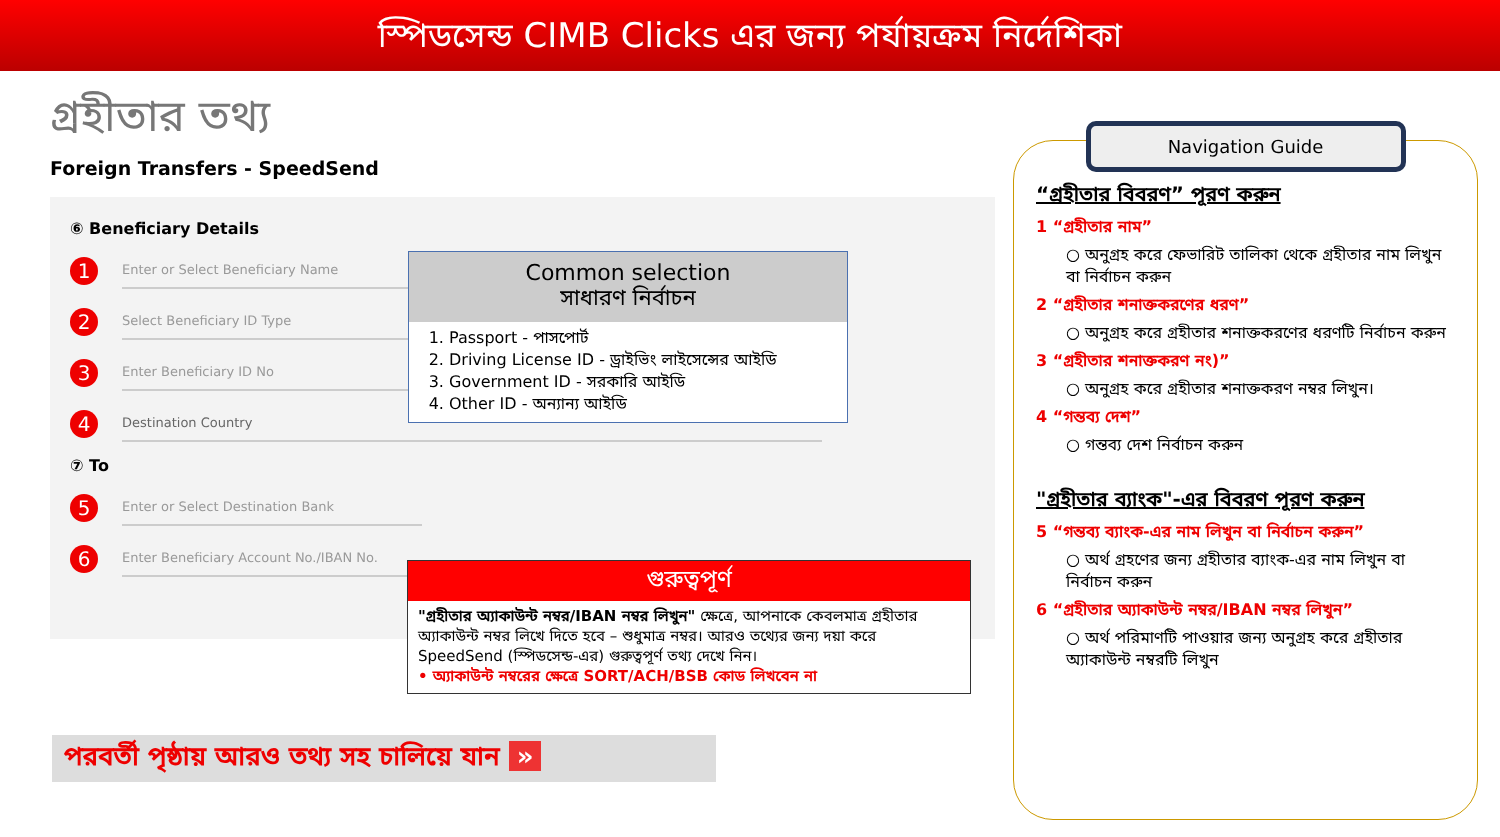স্পিডসেন্ড CIMB Clicks এর জন্য পর্যায়ক্রম নির্দেশিকা
গ্রহীতার তথ্য
Foreign Transfers - SpeedSend
⑥ Beneficiary Details
1 Enter or Select Beneficiary Name
2 Select Beneficiary ID Type
3 Enter Beneficiary ID No
4 Destination Country
⑦ To
5 Enter or Select Destination Bank
6 Enter Beneficiary Account No./IBAN No.
Common selection
সাধারণ নির্বাচন
1. Passport - পাসপোর্ট
2. Driving License ID - ড্রাইভিং লাইসেন্সের আইডি
3. Government ID - সরকারি আইডি
4. Other ID - অন্যান্য আইডি
গুরুত্বপূর্ণ
"গ্রহীতার অ্যাকাউন্ট নম্বর/IBAN নম্বর লিখুন" ক্ষেত্রে, আপনাকে কেবলমাত্র গ্রহীতার অ্যাকাউন্ট নম্বর লিখে দিতে হবে – শুধুমাত্র নম্বর। আরও তথ্যের জন্য দয়া করে SpeedSend (স্পিডসেন্ড-এর) গুরুত্বপূর্ণ তথ্য দেখে নিন।
• অ্যাকাউন্ট নম্বরের ক্ষেত্রে SORT/ACH/BSB কোড লিখবেন না
পরবর্তী পৃষ্ঠায় আরও তথ্য সহ চালিয়ে যান »
Navigation Guide
“গ্রহীতার বিবরণ” পূরণ করুন
1 “গ্রহীতার নাম”
○ অনুগ্রহ করে ফেভারিট তালিকা থেকে গ্রহীতার নাম লিখুন বা নির্বাচন করুন
2 “গ্রহীতার শনাক্তকরণের ধরণ”
○ অনুগ্রহ করে গ্রহীতার শনাক্তকরণের ধরণটি নির্বাচন করুন
3 “গ্রহীতার শনাক্তকরণ নং)”
○ অনুগ্রহ করে গ্রহীতার শনাক্তকরণ নম্বর লিখুন।
4 “গন্তব্য দেশ”
○ গন্তব্য দেশ নির্বাচন করুন
"গ্রহীতার ব্যাংক"-এর বিবরণ পূরণ করুন
5 “গন্তব্য ব্যাংক-এর নাম লিখুন বা নির্বাচন করুন”
○ অর্থ গ্রহণের জন্য গ্রহীতার ব্যাংক-এর নাম লিখুন বা নির্বাচন করুন
6 “গ্রহীতার অ্যাকাউন্ট নম্বর/IBAN নম্বর লিখুন”
○ অর্থ পরিমাণটি পাওয়ার জন্য অনুগ্রহ করে গ্রহীতার অ্যাকাউন্ট নম্বরটি লিখুন